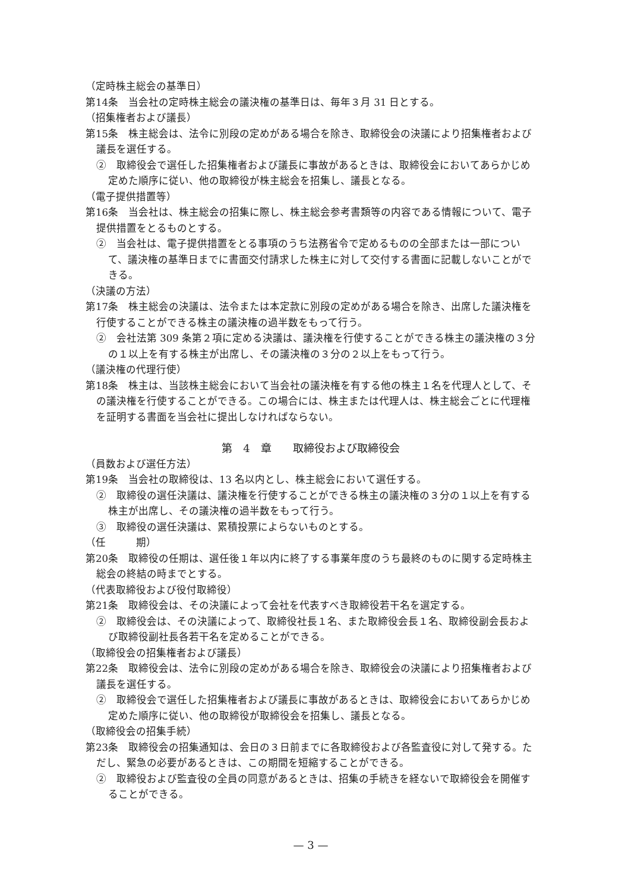（定時株主総会の基準日）
第14条　当会社の定時株主総会の議決権の基準日は、毎年３月 31 日とする。
（招集権者および議長）
第15条　株主総会は、法令に別段の定めがある場合を除き、取締役会の決議により招集権者および議長を選任する。
②　取締役会で選任した招集権者および議長に事故があるときは、取締役会においてあらかじめ定めた順序に従い、他の取締役が株主総会を招集し、議長となる。
（電子提供措置等）
第16条　当会社は、株主総会の招集に際し、株主総会参考書類等の内容である情報について、電子提供措置をとるものとする。
②　当会社は、電子提供措置をとる事項のうち法務省令で定めるものの全部または一部について、議決権の基準日までに書面交付請求した株主に対して交付する書面に記載しないことができる。
（決議の方法）
第17条　株主総会の決議は、法令または本定款に別段の定めがある場合を除き、出席した議決権を行使することができる株主の議決権の過半数をもって行う。
②　会社法第 309 条第２項に定める決議は、議決権を行使することができる株主の議決権の３分の１以上を有する株主が出席し、その議決権の３分の２以上をもって行う。
（議決権の代理行使）
第18条　株主は、当該株主総会において当会社の議決権を有する他の株主１名を代理人として、その議決権を行使することができる。この場合には、株主または代理人は、株主総会ごとに代理権を証明する書面を当会社に提出しなければならない。
第　4　章　　取締役および取締役会
（員数および選任方法）
第19条　当会社の取締役は、13 名以内とし、株主総会において選任する。
②　取締役の選任決議は、議決権を行使することができる株主の議決権の３分の１以上を有する株主が出席し、その議決権の過半数をもって行う。
③　取締役の選任決議は、累積投票によらないものとする。
（任　　　期）
第20条　取締役の任期は、選任後１年以内に終了する事業年度のうち最終のものに関する定時株主総会の終結の時までとする。
（代表取締役および役付取締役）
第21条　取締役会は、その決議によって会社を代表すべき取締役若干名を選定する。
②　取締役会は、その決議によって、取締役社長１名、また取締役会長１名、取締役副会長および取締役副社長各若干名を定めることができる。
（取締役会の招集権者および議長）
第22条　取締役会は、法令に別段の定めがある場合を除き、取締役会の決議により招集権者および議長を選任する。
②　取締役会で選任した招集権者および議長に事故があるときは、取締役会においてあらかじめ定めた順序に従い、他の取締役が取締役会を招集し、議長となる。
（取締役会の招集手続）
第23条　取締役会の招集通知は、会日の３日前までに各取締役および各監査役に対して発する。ただし、緊急の必要があるときは、この期間を短縮することができる。
②　取締役および監査役の全員の同意があるときは、招集の手続きを経ないで取締役会を開催することができる。
— 3 —